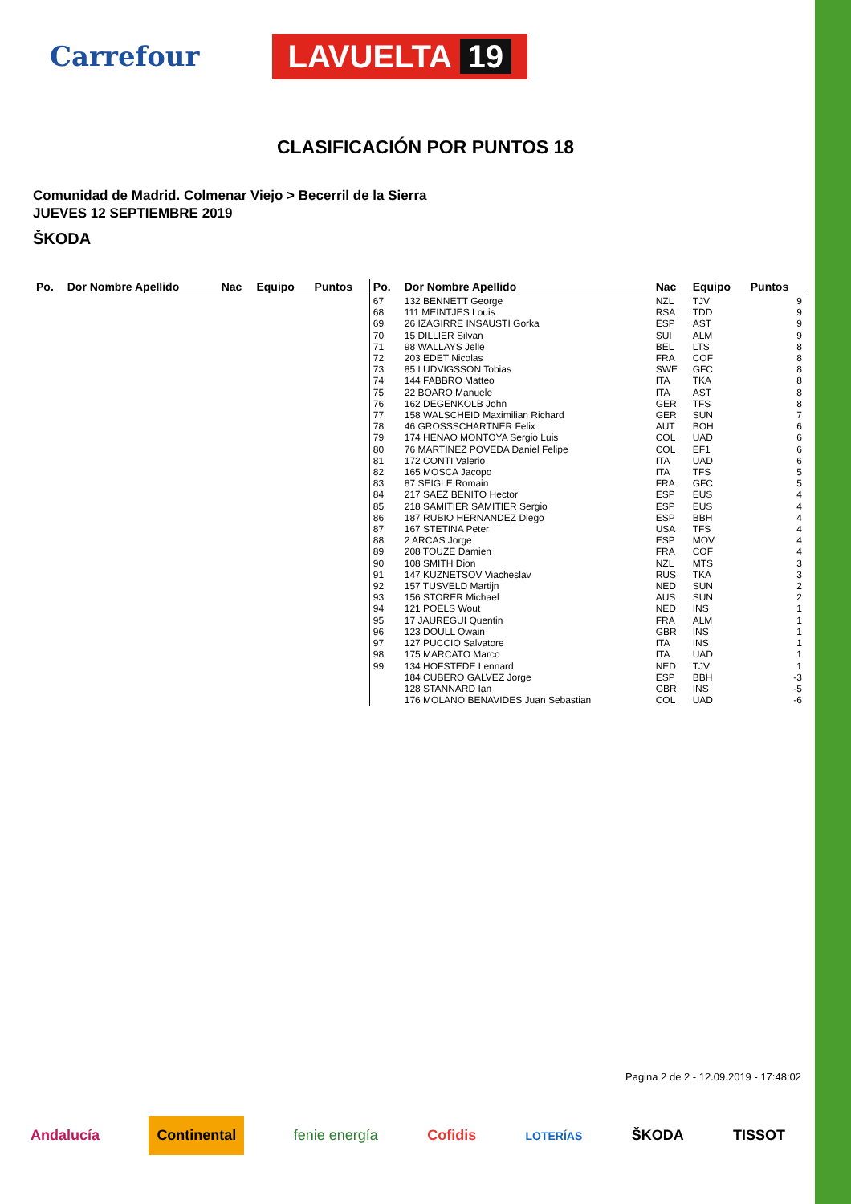Carrefour
LAVUELTA 19
CLASIFICACIÓN POR PUNTOS 18
Comunidad de Madrid. Colmenar Viejo > Becerril de la Sierra
JUEVES 12 SEPTIEMBRE 2019
ŠKODA
| Po. | Dor Nombre Apellido | Nac | Equipo | Puntos | Po. | Dor Nombre Apellido | Nac | Equipo | Puntos |
| --- | --- | --- | --- | --- | --- | --- | --- | --- | --- |
| | | | | | 67 68 69 70 71 72 73 74 75 76 77 78 79 80 81 82 83 84 85 86 87 88 89 90 91 92 93 94 95 96 97 98 99 | 132 BENNETT George 111 MEINTJES Louis 26 IZAGIRRE INSAUSTI Gorka 15 DILLIER Silvan 98 WALLAYS Jelle 203 EDET Nicolas 85 LUDVIGSSON Tobias 144 FABBRO Matteo 22 BOARO Manuele 162 DEGENKOLB John 158 WALSCHEID Maximilian Richard 46 GROSSSCHARTNER Felix 174 HENAO MONTOYA Sergio Luis 76 MARTINEZ POVEDA Daniel Felipe 172 CONTI Valerio 165 MOSCA Jacopo 87 SEIGLE Romain 217 SAEZ BENITO Hector 218 SAMITIER SAMITIER Sergio 187 RUBIO HERNANDEZ Diego 167 STETINA Peter 2 ARCAS Jorge 208 TOUZE Damien 108 SMITH Dion 147 KUZNETSOV Viacheslav 157 TUSVELD Martijn 156 STORER Michael 121 POELS Wout 17 JAUREGUI Quentin 123 DOULL Owain 127 PUCCIO Salvatore 175 MARCATO Marco 134 HOFSTEDE Lennard 184 CUBERO GALVEZ Jorge 128 STANNARD Ian 176 MOLANO BENAVIDES Juan Sebastian | NZL RSA ESP SUI BEL FRA SWE ITA ITA GER GER AUT COL COL ITA ITA FRA ESP ESP ESP USA ESP FRA NZL RUS NED AUS NED FRA GBR ITA ITA NED ESP GBR COL | TJV TDD AST ALM LTS COF GFC TKA AST TFS SUN BOH UAD EF1 UAD TFS GFC EUS EUS BBH TFS MOV COF MTS TKA SUN SUN INS ALM INS INS UAD TJV BBH INS UAD | 9 9 9 9 8 8 8 8 8 8 7 6 6 6 6 5 5 4 4 4 4 4 4 3 3 2 2 1 1 1 1 1 1 -3 -5 -6 |
Pagina 2 de 2 - 12.09.2019 - 17:48:02
Andalucía Continental fenie energía Cofidis LOTERÍAS ŠKODA TISSOT